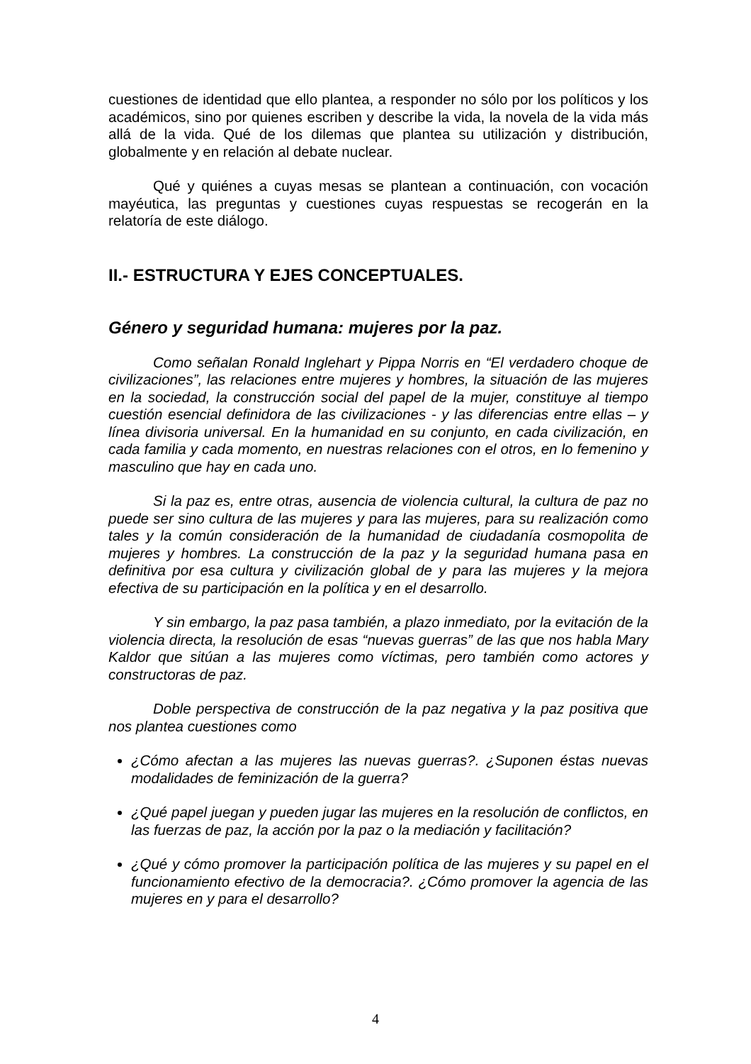cuestiones de identidad que ello plantea, a responder no sólo por los políticos y los académicos, sino por quienes escriben y describe la vida, la novela de la vida más allá de la vida. Qué de los dilemas que plantea su utilización y distribución, globalmente y en relación al debate nuclear.
Qué y quiénes a cuyas mesas se plantean a continuación, con vocación mayéutica, las preguntas y cuestiones cuyas respuestas se recogerán en la relatoría de este diálogo.
II.- ESTRUCTURA Y EJES CONCEPTUALES.
Género y seguridad humana: mujeres por la paz.
Como señalan Ronald Inglehart y Pippa Norris en “El verdadero choque de civilizaciones”, las relaciones entre mujeres y hombres, la situación de las mujeres en la sociedad, la construcción social del papel de la mujer, constituye al tiempo cuestión esencial definidora de las civilizaciones - y las diferencias entre ellas – y línea divisoria universal. En la humanidad en su conjunto, en cada civilización, en cada familia y cada momento, en nuestras relaciones con el otros, en lo femenino y masculino que hay en cada uno.
Si la paz es, entre otras, ausencia de violencia cultural, la cultura de paz no puede ser sino cultura de las mujeres y para las mujeres, para su realización como tales y la común consideración de la humanidad de ciudadanía cosmopolita de mujeres y hombres. La construcción de la paz y la seguridad humana pasa en definitiva por esa cultura y civilización global de y para las mujeres y la mejora efectiva de su participación en la política y en el desarrollo.
Y sin embargo, la paz pasa también, a plazo inmediato, por la evitación de la violencia directa, la resolución de esas “nuevas guerras” de las que nos habla Mary Kaldor que sitúan a las mujeres como víctimas, pero también como actores y constructoras de paz.
Doble perspectiva de construcción de la paz negativa y la paz positiva que nos plantea cuestiones como
¿Cómo afectan a las mujeres las nuevas guerras?. ¿Suponen éstas nuevas modalidades de feminización de la guerra?
¿Qué papel juegan y pueden jugar las mujeres en la resolución de conflictos, en las fuerzas de paz, la acción por la paz o la mediación y facilitación?
¿Qué y cómo promover la participación política de las mujeres y su papel en el funcionamiento efectivo de la democracia?. ¿Cómo promover la agencia de las mujeres en y para el desarrollo?
4